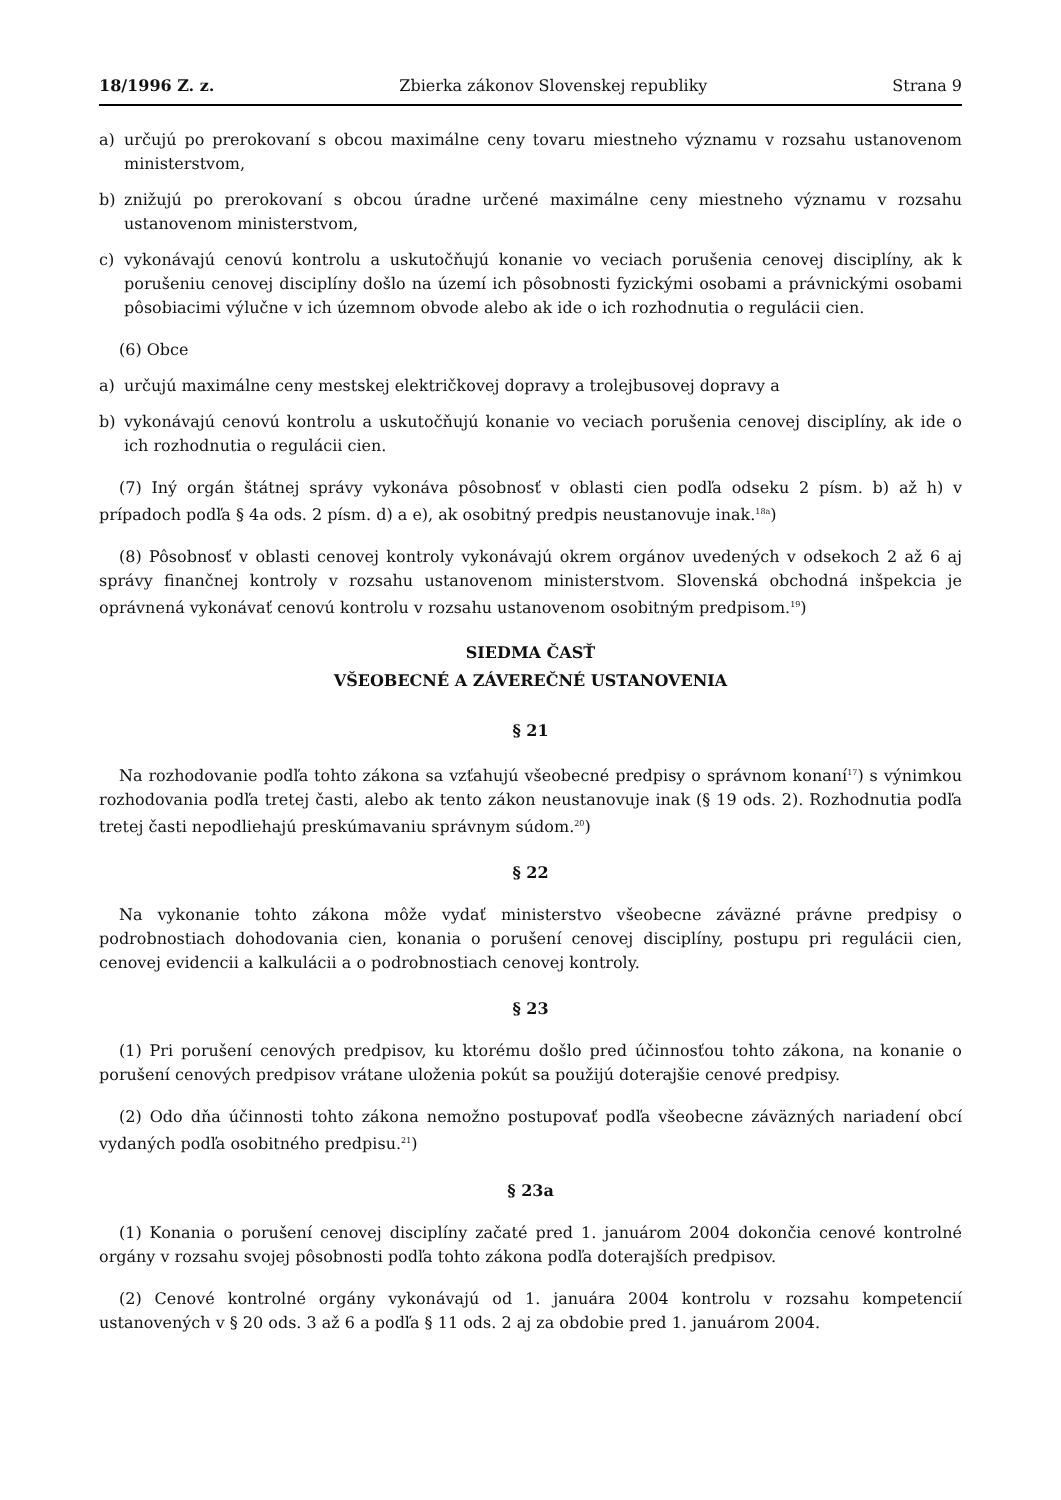18/1996 Z. z. Zbierka zákonov Slovenskej republiky Strana 9
a) určujú po prerokovaní s obcou maximálne ceny tovaru miestneho významu v rozsahu ustanovenom ministerstvom,
b) znižujú po prerokovaní s obcou úradne určené maximálne ceny miestneho významu v rozsahu ustanovenom ministerstvom,
c) vykonávajú cenovú kontrolu a uskutočňujú konanie vo veciach porušenia cenovej disciplíny, ak k porušeniu cenovej disciplíny došlo na území ich pôsobnosti fyzickými osobami a právnickými osobami pôsobiacimi výlučne v ich územnom obvode alebo ak ide o ich rozhodnutia o regulácii cien.
(6) Obce
a) určujú maximálne ceny mestskej električkovej dopravy a trolejbusovej dopravy a
b) vykonávajú cenovú kontrolu a uskutočňujú konanie vo veciach porušenia cenovej disciplíny, ak ide o ich rozhodnutia o regulácii cien.
(7) Iný orgán štátnej správy vykonáva pôsobnosť v oblasti cien podľa odseku 2 písm. b) až h) v prípadoch podľa § 4a ods. 2 písm. d) a e), ak osobitný predpis neustanovuje inak.<sup>18a</sup>)
(8) Pôsobnosť v oblasti cenovej kontroly vykonávajú okrem orgánov uvedených v odsekoch 2 až 6 aj správy finančnej kontroly v rozsahu ustanovenom ministerstvom. Slovenská obchodná inšpekcia je oprávnená vykonávať cenovú kontrolu v rozsahu ustanovenom osobitným predpisom.<sup>19</sup>)
SIEDMA ČASŤ
VŠEOBECNÉ A ZÁVEREČNÉ USTANOVENIA
§ 21
Na rozhodovanie podľa tohto zákona sa vzťahujú všeobecné predpisy o správnom konaní<sup>17</sup>) s výnimkou rozhodovania podľa tretej časti, alebo ak tento zákon neustanovuje inak (§ 19 ods. 2). Rozhodnutia podľa tretej časti nepodliehajú preskúmavaniu správnym súdom.<sup>20</sup>)
§ 22
Na vykonanie tohto zákona môže vydať ministerstvo všeobecne záväzné právne predpisy o podrobnostiach dohodovania cien, konania o porušení cenovej disciplíny, postupu pri regulácii cien, cenovej evidencii a kalkulácii a o podrobnostiach cenovej kontroly.
§ 23
(1) Pri porušení cenových predpisov, ku ktorému došlo pred účinnosťou tohto zákona, na konanie o porušení cenových predpisov vrátane uloženia pokút sa použijú doterajšie cenové predpisy.
(2) Odo dňa účinnosti tohto zákona nemožno postupovať podľa všeobecne záväzných nariadení obcí vydaných podľa osobitného predpisu.<sup>21</sup>)
§ 23a
(1) Konania o porušení cenovej disciplíny začaté pred 1. januárom 2004 dokončia cenové kontrolné orgány v rozsahu svojej pôsobnosti podľa tohto zákona podľa doterajších predpisov.
(2) Cenové kontrolné orgány vykonávajú od 1. januára 2004 kontrolu v rozsahu kompetencií ustanovených v § 20 ods. 3 až 6 a podľa § 11 ods. 2 aj za obdobie pred 1. januárom 2004.